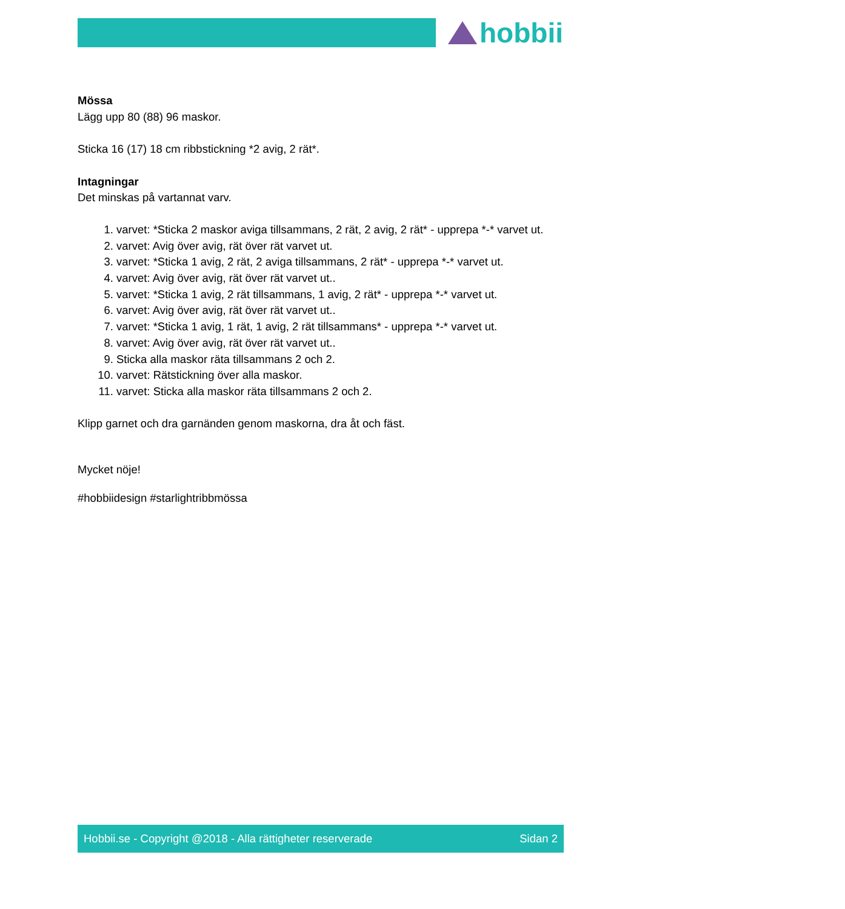hobbii
Mössa
Lägg upp 80 (88) 96 maskor.
Sticka 16 (17) 18 cm ribbstickning *2 avig, 2 rät*.
Intagningar
Det minskas på vartannat varv.
1. varvet: *Sticka 2 maskor aviga tillsammans, 2 rät, 2 avig, 2 rät* - upprepa *-* varvet ut.
2. varvet: Avig över avig, rät över rät varvet ut.
3. varvet: *Sticka 1 avig, 2 rät, 2 aviga tillsammans, 2 rät* - upprepa *-* varvet ut.
4. varvet: Avig över avig, rät över rät varvet ut..
5. varvet: *Sticka 1 avig, 2 rät tillsammans, 1 avig, 2 rät* - upprepa *-* varvet ut.
6. varvet: Avig över avig, rät över rät varvet ut..
7. varvet: *Sticka 1 avig, 1 rät, 1 avig, 2 rät tillsammans* - upprepa *-* varvet ut.
8. varvet: Avig över avig, rät över rät varvet ut..
9. Sticka alla maskor räta tillsammans 2 och 2.
10. varvet: Rätstickning över alla maskor.
11. varvet: Sticka alla maskor räta tillsammans 2 och 2.
Klipp garnet och dra garnänden genom maskorna, dra åt och fäst.
Mycket nöje!
#hobbiidesign #starlightribbmössa
Hobbii.se - Copyright @2018 - Alla rättigheter reserverade Sidan 2